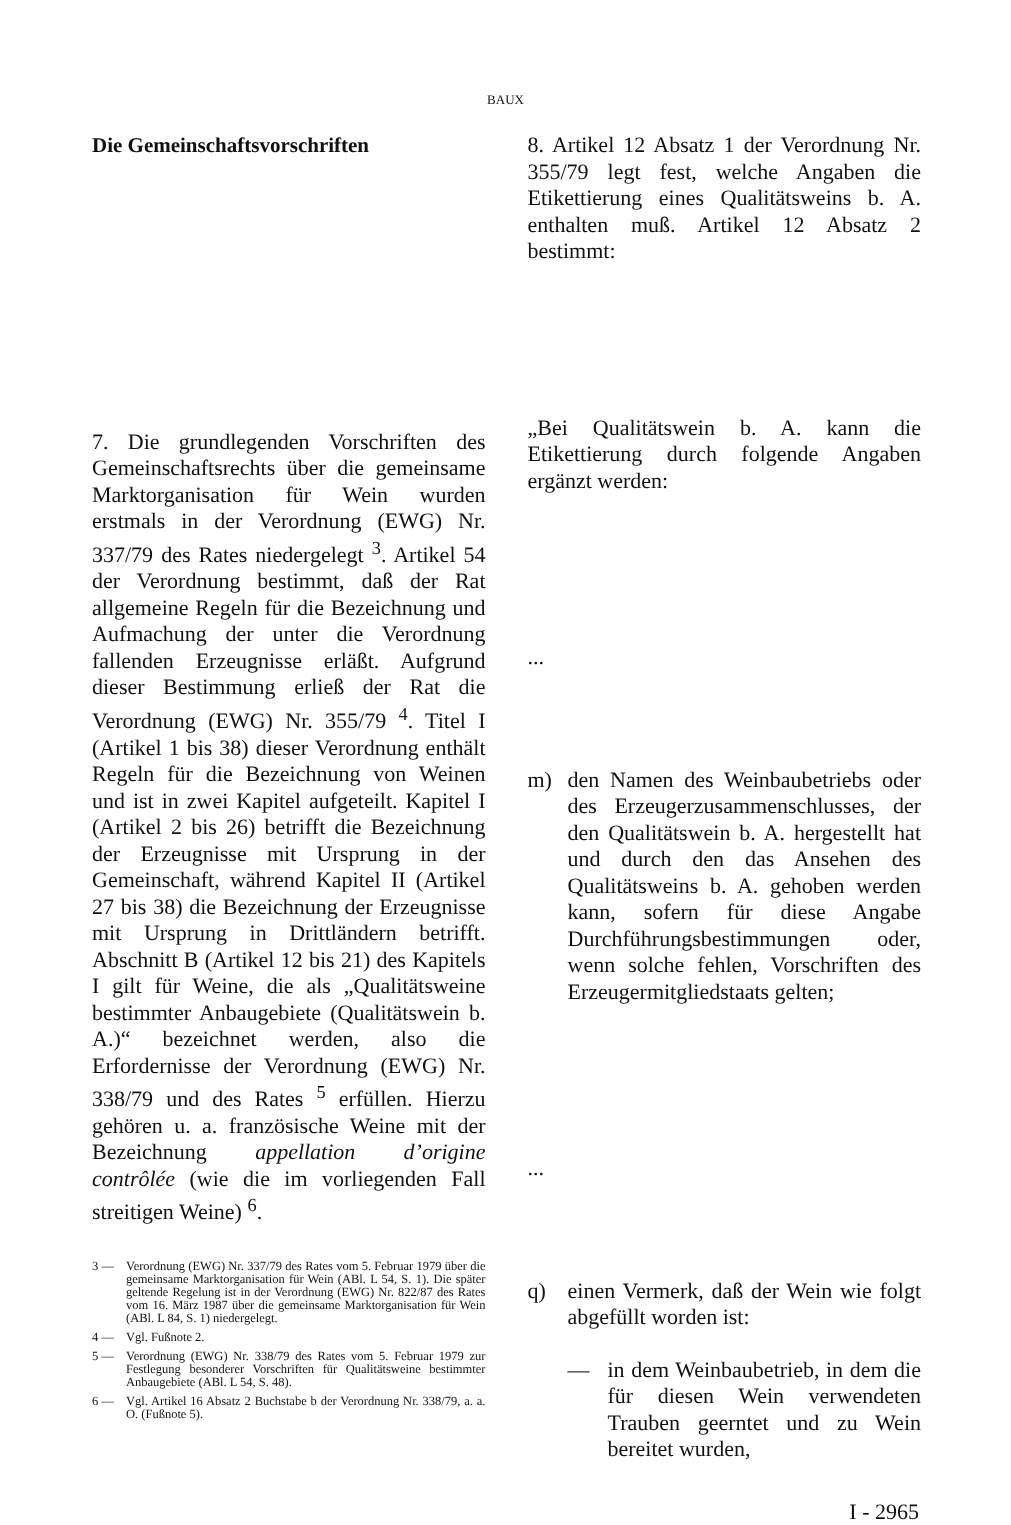BAUX
Die Gemeinschaftsvorschriften
7. Die grundlegenden Vorschriften des Gemeinschaftsrechts über die gemeinsame Marktorganisation für Wein wurden erstmals in der Verordnung (EWG) Nr. 337/79 des Rates niedergelegt <sup>3</sup>. Artikel 54 der Verordnung bestimmt, daß der Rat allgemeine Regeln für die Bezeichnung und Aufmachung der unter die Verordnung fallenden Erzeugnisse erläßt. Aufgrund dieser Bestimmung erließ der Rat die Verordnung (EWG) Nr. 355/79 <sup>4</sup>. Titel I (Artikel 1 bis 38) dieser Verordnung enthält Regeln für die Bezeichnung von Weinen und ist in zwei Kapitel aufgeteilt. Kapitel I (Artikel 2 bis 26) betrifft die Bezeichnung der Erzeugnisse mit Ursprung in der Gemeinschaft, während Kapitel II (Artikel 27 bis 38) die Bezeichnung der Erzeugnisse mit Ursprung in Drittländern betrifft. Abschnitt B (Artikel 12 bis 21) des Kapitels I gilt für Weine, die als „Qualitätsweine bestimmter Anbaugebiete (Qualitätswein b. A.)“ bezeichnet werden, also die Erfordernisse der Verordnung (EWG) Nr. 338/79 und des Rates <sup>5</sup> erfüllen. Hierzu gehören u. a. französische Weine mit der Bezeichnung appellation d’origine contrôlée (wie die im vorliegenden Fall streitigen Weine) <sup>6</sup>.
3 — Verordnung (EWG) Nr. 337/79 des Rates vom 5. Februar 1979 über die gemeinsame Marktorganisation für Wein (ABl. L 54, S. 1). Die später geltende Regelung ist in der Verordnung (EWG) Nr. 822/87 des Rates vom 16. März 1987 über die gemeinsame Marktorganisation für Wein (ABl. L 84, S. 1) niedergelegt.
4 — Vgl. Fußnote 2.
5 — Verordnung (EWG) Nr. 338/79 des Rates vom 5. Februar 1979 zur Festlegung besonderer Vorschriften für Qualitätsweine bestimmter Anbaugebiete (ABl. L 54, S. 48).
6 — Vgl. Artikel 16 Absatz 2 Buchstabe b der Verordnung Nr. 338/79, a. a. O. (Fußnote 5).
8. Artikel 12 Absatz 1 der Verordnung Nr. 355/79 legt fest, welche Angaben die Etikettierung eines Qualitätsweins b. A. enthalten muß. Artikel 12 Absatz 2 bestimmt:
„Bei Qualitätswein b. A. kann die Etikettierung durch folgende Angaben ergänzt werden:
...
m) den Namen des Weinbaubetriebs oder des Erzeugerzusammenschlusses, der den Qualitätswein b. A. hergestellt hat und durch den das Ansehen des Qualitätsweins b. A. gehoben werden kann, sofern für diese Angabe Durchführungsbestimmungen oder, wenn solche fehlen, Vorschriften des Erzeugermitgliedstaats gelten;
...
q) einen Vermerk, daß der Wein wie folgt abgefüllt worden ist:
— in dem Weinbaubetrieb, in dem die für diesen Wein verwendeten Trauben geerntet und zu Wein bereitet wurden,
I - 2965